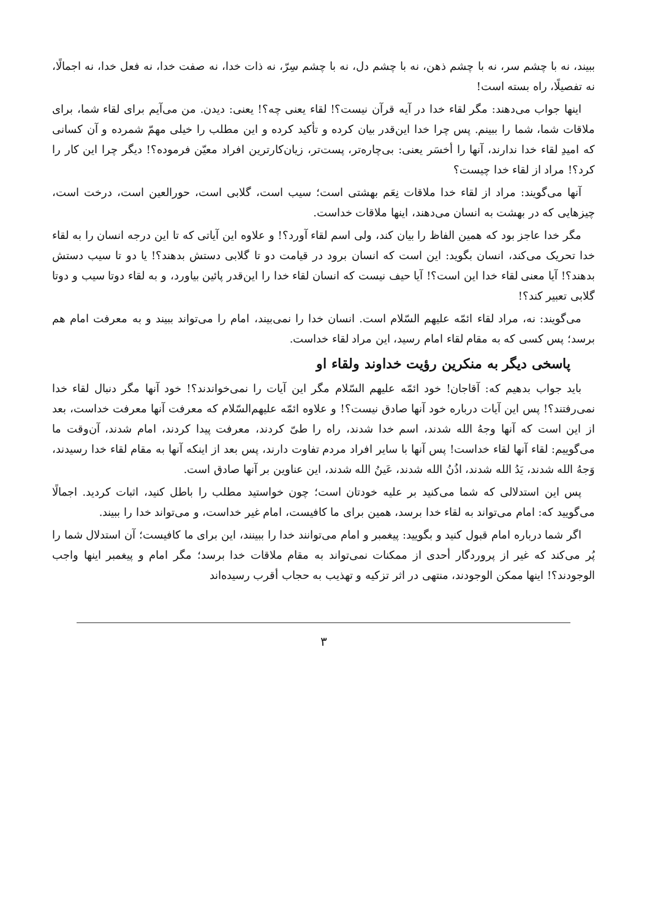ببیند، نه با چشم سر، نه با چشم ذهن، نه با چشم دل، نه با چشم سِرّ، نه ذات خدا، نه صفت خدا، نه فعل خدا، نه اجمالًا، نه تفصیلًا، راه بسته است!
اینها جواب می‌دهند: مگر لقاء خدا در آیه قرآن نیست؟! لقاء یعنی چه؟! یعنی: دیدن. من می‌آیم برای لقاء شما، برای ملاقات شما، شما را ببینم. پس چرا خدا این‌قدر بیان کرده و تأکید کرده و این مطلب را خیلی مهمّ شمرده و آن کسانی که امیدِ لقاء خدا ندارند، آنها را أخسَر یعنی: بی‌چاره‌تر، پست‌تر، زیان‌کارترین افراد معیّن فرموده؟! دیگر چرا این کار را کرد؟! مراد از لقاء خدا چیست؟
آنها می‌گویند: مراد از لقاء خدا ملاقات نِعَم بهشتی است؛ سیب است، گلابی است، حورالعین است، درخت است، چیزهایی که در بهشت به انسان می‌دهند، اینها ملاقات خداست.
مگر خدا عاجز بود که همین الفاظ را بیان کند، ولی اسم لقاء آورد؟! و علاوه این آیاتی که تا این درجه انسان را به لقاء خدا تحریک می‌کند، انسان بگوید: این است که انسان برود در قیامت دو تا گلابی دستش بدهند؟! یا دو تا سیب دستش بدهند؟! آیا معنی لقاء خدا این است؟! آیا حیف نیست که انسان لقاء خدا را این‌قدر پائین بیاورد، و به لقاء دوتا سیب و دوتا گلابی تعبیر کند؟!
می‌گویند: نه، مراد لقاء ائمّه علیهم السّلام است. انسان خدا را نمی‌بیند، امام را می‌تواند ببیند و به معرفت امام هم برسد؛ پس کسی که به مقام لقاء امام رسید، این مراد لقاء خداست.
پاسخی دیگر به منکرین رؤیت خداوند ولقاء او
باید جواب بدهیم که: آقاجان! خود ائمّه علیهم السّلام مگر این آیات را نمی‌خواندند؟! خود آنها مگر دنبال لقاء خدا نمی‌رفتند؟! پس این آیات درباره خود آنها صادق نیست؟! و علاوه ائمّه علیهم‌السّلام که معرفت آنها معرفت خداست، بعد از این است که آنها وجهُ الله شدند، اسم خدا شدند، راه را طیّ کردند، معرفت پیدا کردند، امام شدند، آن‌وقت ما می‌گوییم: لقاء آنها لقاء خداست! پس آنها با سایر افراد مردم تفاوت دارند، پس بعد از اینکه آنها به مقام لقاء خدا رسیدند، وَجهُ الله شدند، یَدُ الله شدند، اذُنُ الله شدند، عَینُ الله شدند، این عناوین بر آنها صادق است.
پس این استدلالی که شما می‌کنید بر علیه خودتان است؛ چون خواستید مطلب را باطل کنید، اثبات کردید. اجمالًا می‌گویید که: امام می‌تواند به لقاء خدا برسد، همین برای ما کافیست، امام غیر خداست، و می‌تواند خدا را ببیند.
اگر شما درباره امام قبول کنید و بگویید: پیغمبر و امام می‌توانند خدا را ببینند، این برای ما کافیست؛ آن استدلال شما را پُر می‌کند که غیر از پروردگار أحدی از ممکنات نمی‌تواند به مقام ملاقات خدا برسد؛ مگر امام و پیغمبر اینها واجب الوجودند؟! اینها ممکن الوجودند، منتهی در اثر تزکیه و تهذیب به حجاب أقرب رسیده‌اند
۳